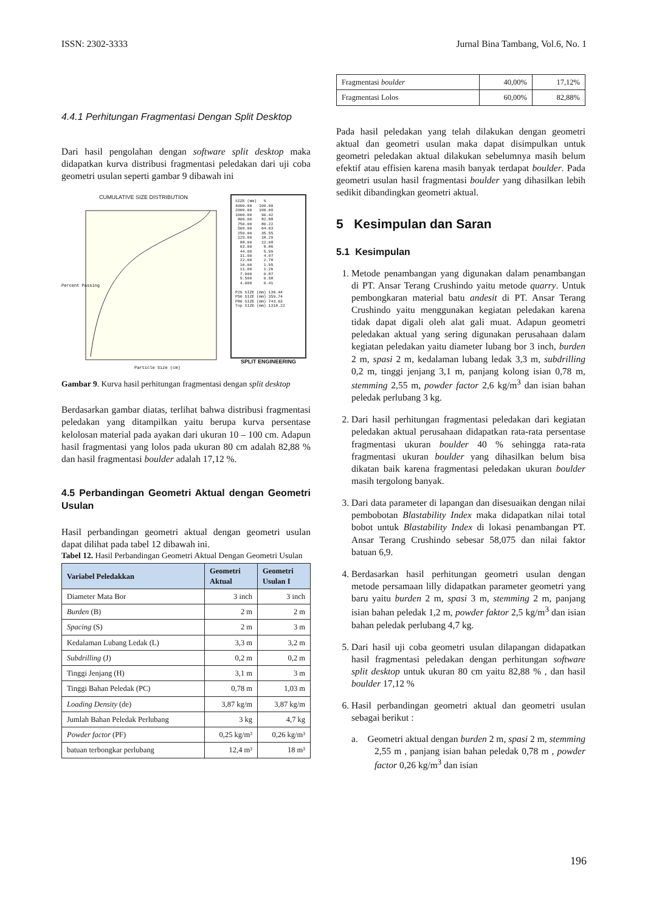ISSN: 2302-3333 Jurnal Bina Tambang, Vol.6, No. 1
4.4.1 Perhitungan Fragmentasi Dengan Split Desktop
Dari hasil pengolahan dengan software split desktop maka didapatkan kurva distribusi fragmentasi peledakan dari uji coba geometri usulan seperti gambar 9 dibawah ini
CUMULATIVE SIZE DISTRIBUTION
Percent Passing
Particle Size (cm)
SIZE (mm) % 4000.00 100.00 2000.00 100.00 1000.00 90.42 800.00 82.88 750.00 80.22 500.00 64.03 250.00 35.55 125.00 18.29 88.00 12.68 63.00 8.86 44.00 5.99 31.00 4.07 22.00 2.78 16.00 1.95 11.00 1.26 7.900 0.87 5.500 0.58 4.000 0.41 P20 SIZE (mm) 136.44 P50 SIZE (mm) 359.74 P80 SIZE (mm) 743.63 Top SIZE (mm) 1318.22
SPLIT ENGINEERING
Gambar 9. Kurva hasil perhitungan fragmentasi dengan split desktop
Berdasarkan gambar diatas, terlihat bahwa distribusi fragmentasi peledakan yang ditampilkan yaitu berupa kurva persentase kelolosan material pada ayakan dari ukuran 10 – 100 cm. Adapun hasil fragmentasi yang lolos pada ukuran 80 cm adalah 82,88 % dan hasil fragmentasi boulder adalah 17,12 %.
4.5 Perbandingan Geometri Aktual dengan Geometri Usulan
Hasil perbandingan geometri aktual dengan geometri usulan dapat dilihat pada tabel 12 dibawah ini.
Tabel 12. Hasil Perbandingan Geometri Aktual Dengan Geometri Usulan
| Variabel Peledakkan | Geometri Aktual | Geometri Usulan I |
| --- | --- | --- |
| Diameter Mata Bor | 3 inch | 3 inch |
| Burden (B) | 2 m | 2 m |
| Spacing (S) | 2 m | 3 m |
| Kedalaman Lubang Ledak (L) | 3,3 m | 3,2 m |
| Subdrilling (J) | 0,2 m | 0,2 m |
| Tinggi Jenjang (H) | 3,1 m | 3 m |
| Tinggi Bahan Peledak (PC) | 0,78 m | 1,03 m |
| Loading Density (de) | 3,87 kg/m | 3,87 kg/m |
| Jumlah Bahan Peledak Perlubang | 3 kg | 4,7 kg |
| Powder factor (PF) | 0,25 kg/m³ | 0,26 kg/m³ |
| batuan terbongkar perlubang | 12,4 m³ | 18 m³ |
| Fragmentasi boulder | 40,00% | 17,12% |
| Fragmentasi Lolos | 60,00% | 82,88% |
Pada hasil peledakan yang telah dilakukan dengan geometri aktual dan geometri usulan maka dapat disimpulkan untuk geometri peledakan aktual dilakukan sebelumnya masih belum efektif atau effisien karena masih banyak terdapat boulder. Pada geometri usulan hasil fragmentasi boulder yang dihasilkan lebih sedikit dibandingkan geometri aktual.
5 Kesimpulan dan Saran
5.1 Kesimpulan
1. Metode penambangan yang digunakan dalam penambangan di PT. Ansar Terang Crushindo yaitu metode quarry. Untuk pembongkaran material batu andesit di PT. Ansar Terang Crushindo yaitu menggunakan kegiatan peledakan karena tidak dapat digali oleh alat gali muat. Adapun geometri peledakan aktual yang sering digunakan perusahaan dalam kegiatan peledakan yaitu diameter lubang bor 3 inch, burden 2 m, spasi 2 m, kedalaman lubang ledak 3,3 m, subdrilling 0,2 m, tinggi jenjang 3,1 m, panjang kolong isian 0,78 m, stemming 2,55 m, powder factor 2,6 kg/m<sup>3</sup> dan isian bahan peledak perlubang 3 kg.
2. Dari hasil perhitungan fragmentasi peledakan dari kegiatan peledakan aktual perusahaan didapatkan rata-rata persentase fragmentasi ukuran boulder 40 % sehingga rata-rata fragmentasi ukuran boulder yang dihasilkan belum bisa dikatan baik karena fragmentasi peledakan ukuran boulder masih tergolong banyak.
3. Dari data parameter di lapangan dan disesuaikan dengan nilai pembobotan Blastability Index maka didapatkan nilai total bobot untuk Blastability Index di lokasi penambangan PT. Ansar Terang Crushindo sebesar 58,075 dan nilai faktor batuan 6,9.
4. Berdasarkan hasil perhitungan geometri usulan dengan metode persamaan lilly didapatkan parameter geometri yang baru yaitu burden 2 m, spasi 3 m, stemming 2 m, panjang isian bahan peledak 1,2 m, powder faktor 2,5 kg/m<sup>3</sup> dan isian bahan peledak perlubang 4,7 kg.
5. Dari hasil uji coba geometri usulan dilapangan didapatkan hasil fragmentasi peledakan dengan perhitungan software split desktop untuk ukuran 80 cm yaitu 82,88 % , dan hasil boulder 17,12 %
6. Hasil perbandingan geometri aktual dan geometri usulan sebagai berikut :
a. Geometri aktual dengan burden 2 m, spasi 2 m, stemming 2,55 m , panjang isian bahan peledak 0,78 m , powder factor 0,26 kg/m<sup>3</sup> dan isian
196